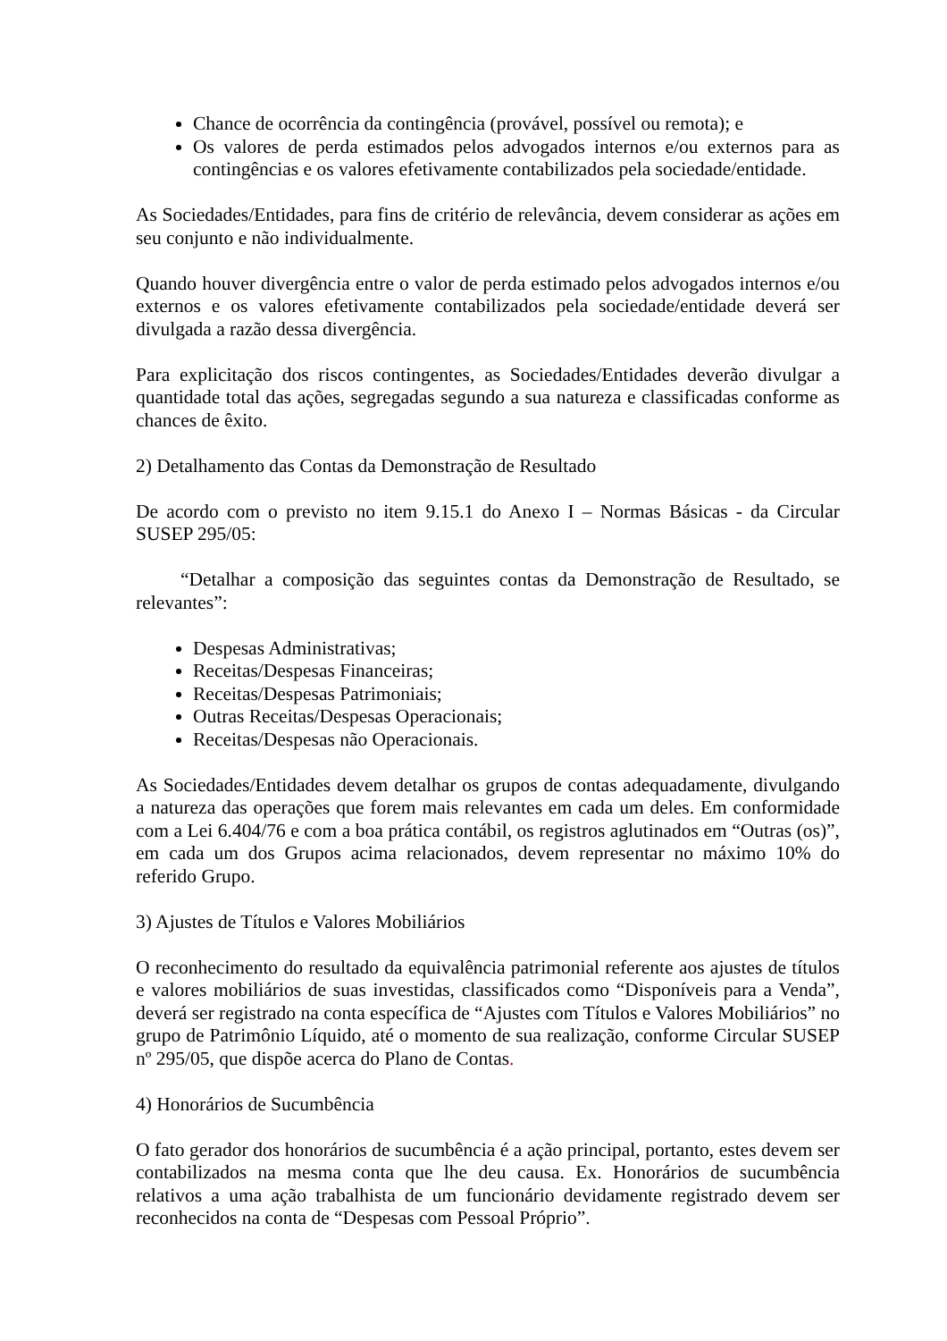Chance de ocorrência da contingência (provável, possível ou remota); e
Os valores de perda estimados pelos advogados internos e/ou externos para as contingências e os valores efetivamente contabilizados pela sociedade/entidade.
As Sociedades/Entidades, para fins de critério de relevância, devem considerar as ações em seu conjunto e não individualmente.
Quando houver divergência entre o valor de perda estimado pelos advogados internos e/ou externos e os valores efetivamente contabilizados pela sociedade/entidade deverá ser divulgada a razão dessa divergência.
Para explicitação dos riscos contingentes, as Sociedades/Entidades deverão divulgar a quantidade total das ações, segregadas segundo a sua natureza e classificadas conforme as chances de êxito.
2) Detalhamento das Contas da Demonstração de Resultado
De acordo com o previsto no item 9.15.1 do Anexo I – Normas Básicas - da Circular SUSEP 295/05:
“Detalhar a composição das seguintes contas da Demonstração de Resultado, se relevantes”:
Despesas Administrativas;
Receitas/Despesas Financeiras;
Receitas/Despesas Patrimoniais;
Outras Receitas/Despesas Operacionais;
Receitas/Despesas não Operacionais.
As Sociedades/Entidades devem detalhar os grupos de contas adequadamente, divulgando a natureza das operações que forem mais relevantes em cada um deles. Em conformidade com a Lei 6.404/76 e com a boa prática contábil, os registros aglutinados em “Outras (os)”, em cada um dos Grupos acima relacionados, devem representar no máximo 10% do referido Grupo.
3) Ajustes de Títulos e Valores Mobiliários
O reconhecimento do resultado da equivalência patrimonial referente aos ajustes de títulos e valores mobiliários de suas investidas, classificados como “Disponíveis para a Venda”, deverá ser registrado na conta específica de “Ajustes com Títulos e Valores Mobiliários” no grupo de Patrimônio Líquido, até o momento de sua realização, conforme Circular SUSEP nº 295/05, que dispõe acerca do Plano de Contas.
4) Honorários de Sucumbência
O fato gerador dos honorários de sucumbência é a ação principal, portanto, estes devem ser contabilizados na mesma conta que lhe deu causa. Ex. Honorários de sucumbência relativos a uma ação trabalhista de um funcionário devidamente registrado devem ser reconhecidos na conta de “Despesas com Pessoal Próprio”.